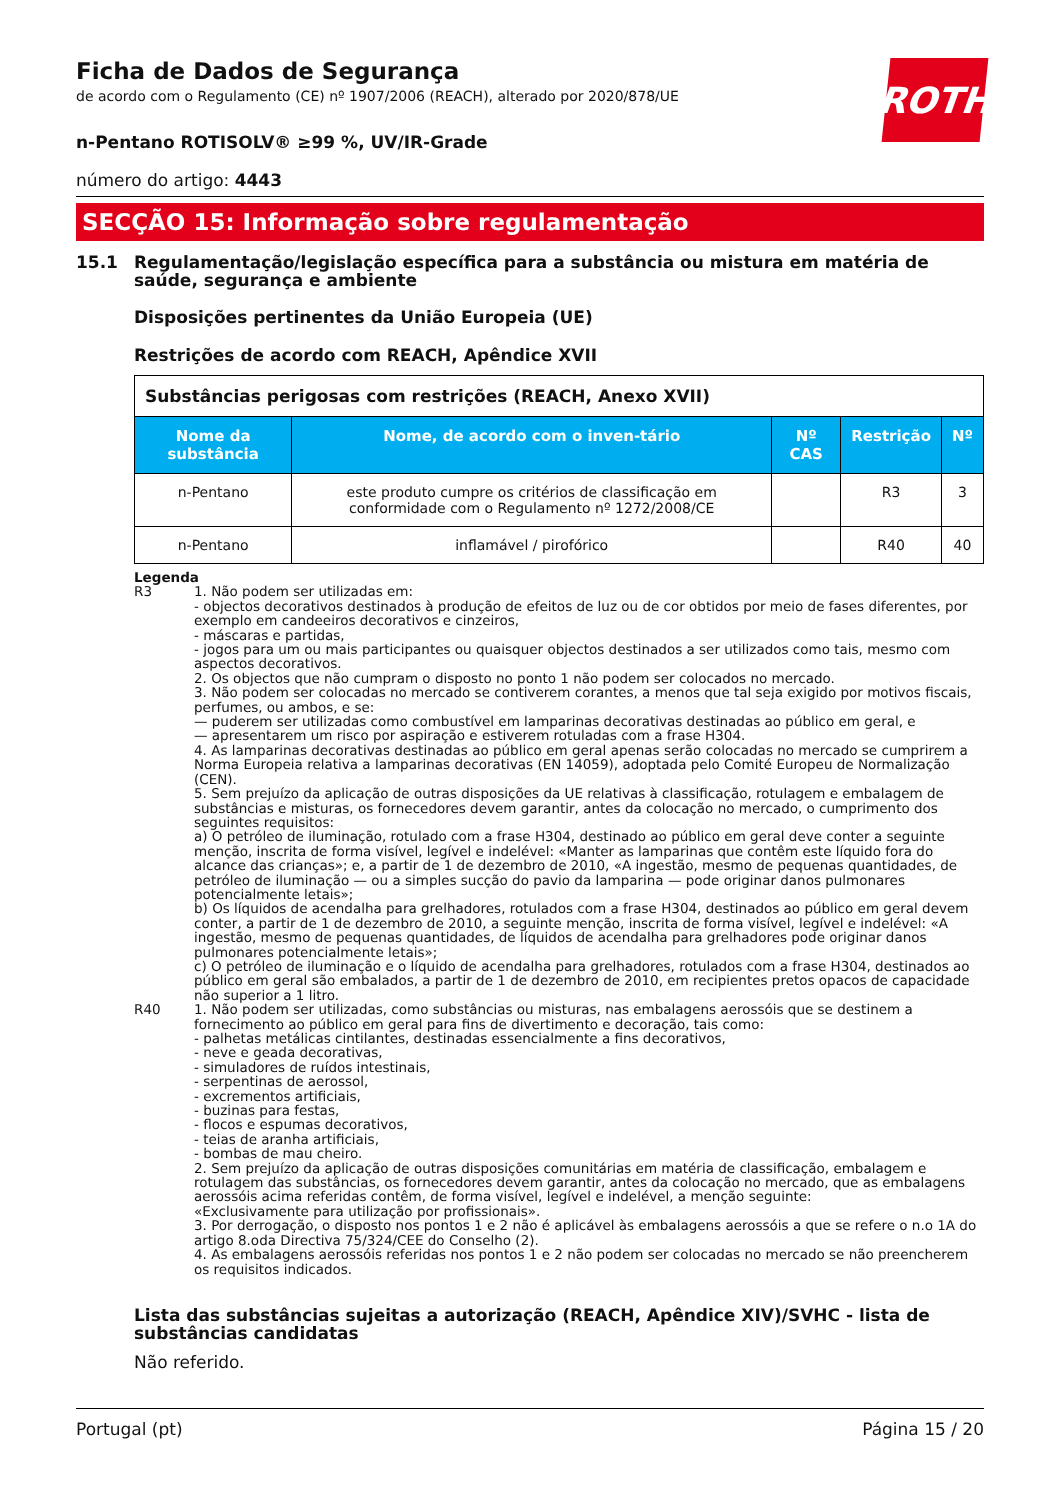ROTH
Ficha de Dados de Segurança
de acordo com o Regulamento (CE) nº 1907/2006 (REACH), alterado por 2020/878/UE
n-Pentano ROTISOLV® ≥99 %, UV/IR-Grade
número do artigo: 4443
SECÇÃO 15: Informação sobre regulamentação
15.1 Regulamentação/legislação específica para a substância ou mistura em matéria de saúde, segurança e ambiente
Disposições pertinentes da União Europeia (UE)
Restrições de acordo com REACH, Apêndice XVII
| Substâncias perigosas com restrições (REACH, Anexo XVII) | | | | |
| --- | --- | --- | --- | --- |
| Nome da substância | Nome, de acordo com o inven-tário | Nº CAS | Restrição | Nº |
| n-Pentano | este produto cumpre os critérios de classificação em conformidade com o Regulamento nº 1272/2008/CE | | R3 | 3 |
| n-Pentano | inflamável / pirofórico | | R40 | 40 |
Legenda
R3 1. Não podem ser utilizadas em:
- objectos decorativos destinados à produção de efeitos de luz ou de cor obtidos por meio de fases diferentes, por exemplo em candeeiros decorativos e cinzeiros,
- máscaras e partidas,
- jogos para um ou mais participantes ou quaisquer objectos destinados a ser utilizados como tais, mesmo com aspectos decorativos.
2. Os objectos que não cumpram o disposto no ponto 1 não podem ser colocados no mercado.
3. Não podem ser colocadas no mercado se contiverem corantes, a menos que tal seja exigido por motivos fiscais, perfumes, ou ambos, e se:
— puderem ser utilizadas como combustível em lamparinas decorativas destinadas ao público em geral, e
— apresentarem um risco por aspiração e estiverem rotuladas com a frase H304.
4. As lamparinas decorativas destinadas ao público em geral apenas serão colocadas no mercado se cumprirem a Norma Europeia relativa a lamparinas decorativas (EN 14059), adoptada pelo Comité Europeu de Normalização (CEN).
5. Sem prejuízo da aplicação de outras disposições da UE relativas à classificação, rotulagem e embalagem de substâncias e misturas, os fornecedores devem garantir, antes da colocação no mercado, o cumprimento dos seguintes requisitos:
a) O petróleo de iluminação, rotulado com a frase H304, destinado ao público em geral deve conter a seguinte menção, inscrita de forma visível, legível e indelével: «Manter as lamparinas que contêm este líquido fora do alcance das crianças»; e, a partir de 1 de dezembro de 2010, «A ingestão, mesmo de pequenas quantidades, de petróleo de iluminação — ou a simples sucção do pavio da lamparina — pode originar danos pulmonares potencialmente letais»;
b) Os líquidos de acendalha para grelhadores, rotulados com a frase H304, destinados ao público em geral devem conter, a partir de 1 de dezembro de 2010, a seguinte menção, inscrita de forma visível, legível e indelével: «A ingestão, mesmo de pequenas quantidades, de líquidos de acendalha para grelhadores pode originar danos pulmonares potencialmente letais»;
c) O petróleo de iluminação e o líquido de acendalha para grelhadores, rotulados com a frase H304, destinados ao público em geral são embalados, a partir de 1 de dezembro de 2010, em recipientes pretos opacos de capacidade não superior a 1 litro.
R40 1. Não podem ser utilizadas, como substâncias ou misturas, nas embalagens aerossóis que se destinem a fornecimento ao público em geral para fins de divertimento e decoração, tais como:
- palhetas metálicas cintilantes, destinadas essencialmente a fins decorativos,
- neve e geada decorativas,
- simuladores de ruídos intestinais,
- serpentinas de aerossol,
- excrementos artificiais,
- buzinas para festas,
- flocos e espumas decorativos,
- teias de aranha artificiais,
- bombas de mau cheiro.
2. Sem prejuízo da aplicação de outras disposições comunitárias em matéria de classificação, embalagem e rotulagem das substâncias, os fornecedores devem garantir, antes da colocação no mercado, que as embalagens aerossóis acima referidas contêm, de forma visível, legível e indelével, a menção seguinte:
«Exclusivamente para utilização por profissionais».
3. Por derrogação, o disposto nos pontos 1 e 2 não é aplicável às embalagens aerossóis a que se refere o n.o 1A do artigo 8.oda Directiva 75/324/CEE do Conselho (2).
4. As embalagens aerossóis referidas nos pontos 1 e 2 não podem ser colocadas no mercado se não preencherem os requisitos indicados.
Lista das substâncias sujeitas a autorização (REACH, Apêndice XIV)/SVHC - lista de substâncias candidatas
Não referido.
Portugal (pt) Página 15 / 20